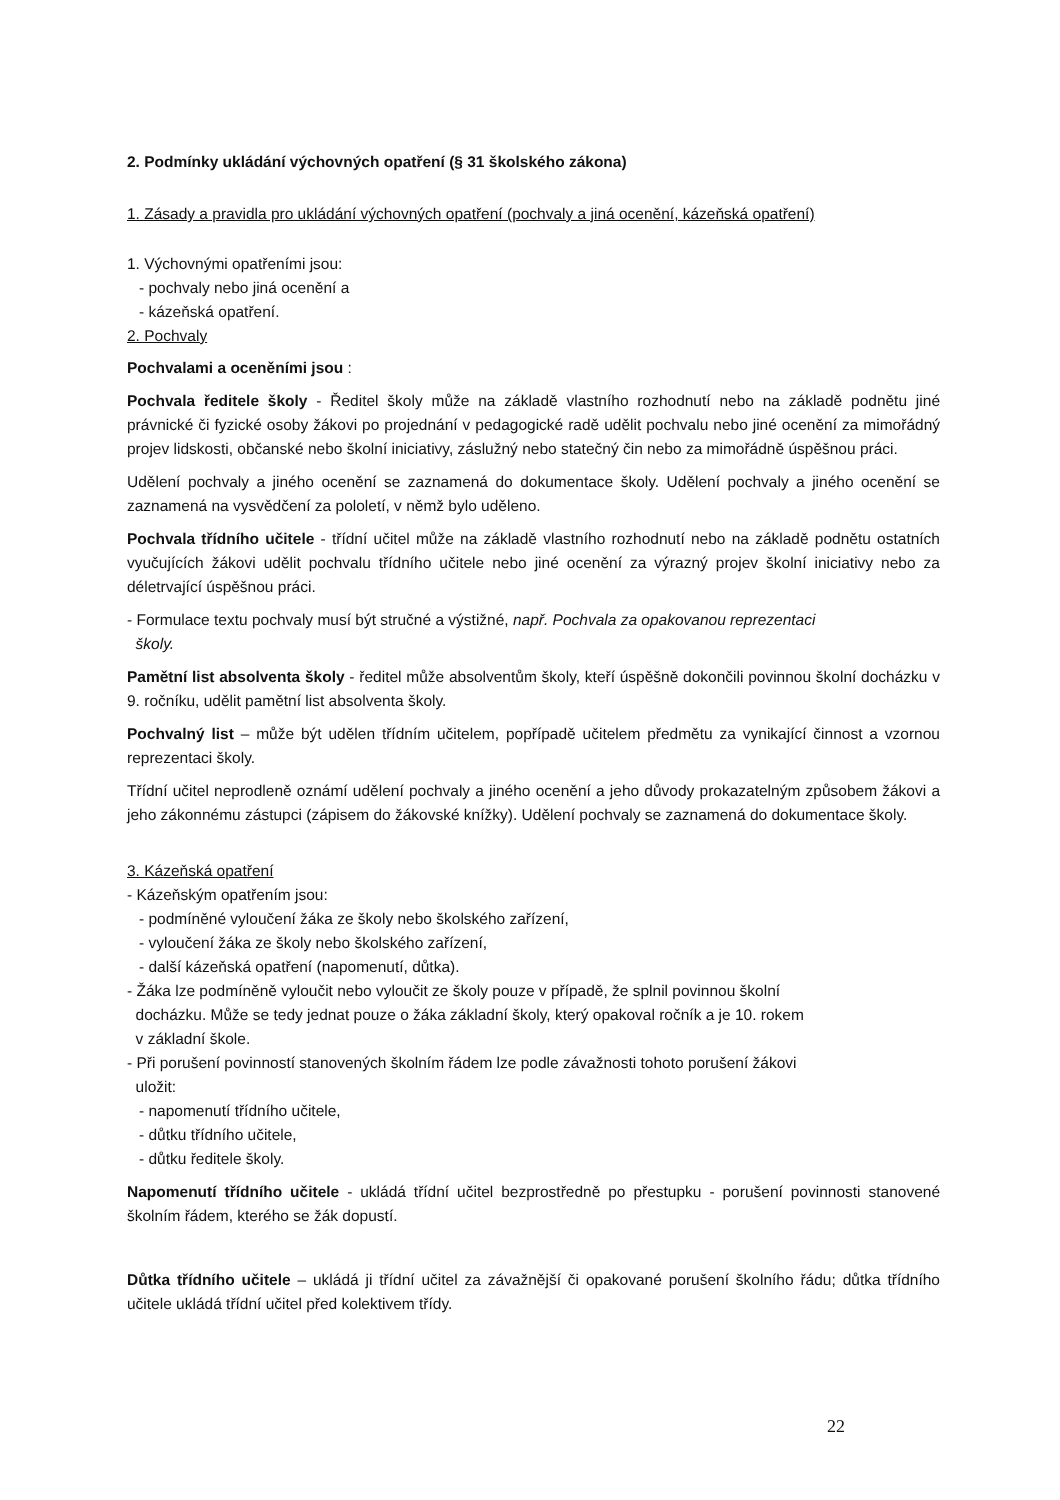2. Podmínky ukládání výchovných opatření (§ 31 školského zákona)
1. Zásady a pravidla pro ukládání výchovných opatření (pochvaly a jiná ocenění, kázeňská opatření)
1. Výchovnými opatřeními jsou:
- pochvaly nebo jiná ocenění a
- kázeňská opatření.
2. Pochvaly
Pochvalami a oceněními jsou :
Pochvala ředitele školy - Ředitel školy může na základě vlastního rozhodnutí nebo na základě podnětu jiné právnické či fyzické osoby žákovi po projednání v pedagogické radě udělit pochvalu nebo jiné ocenění za mimořádný projev lidskosti, občanské nebo školní iniciativy, záslužný nebo statečný čin nebo za mimořádně úspěšnou práci.
Udělení pochvaly a jiného ocenění se zaznamená do dokumentace školy. Udělení pochvaly a jiného ocenění se zaznamená na vysvědčení za pololetí, v němž bylo uděleno.
Pochvala třídního učitele - třídní učitel může na základě vlastního rozhodnutí nebo na základě podnětu ostatních vyučujících žákovi udělit pochvalu třídního učitele nebo jiné ocenění za výrazný projev školní iniciativy nebo za déletrvající úspěšnou práci.
- Formulace textu pochvaly musí být stručné a výstižné, např. Pochvala za opakovanou reprezentaci
školy.
Pamětní list absolventa školy - ředitel může absolventům školy, kteří úspěšně dokončili povinnou školní docházku v 9. ročníku, udělit pamětní list absolventa školy.
Pochvalný list – může být udělen třídním učitelem, popřípadě učitelem předmětu za vynikající činnost a vzornou reprezentaci školy.
Třídní učitel neprodleně oznámí udělení pochvaly a jiného ocenění a jeho důvody prokazatelným způsobem žákovi a jeho zákonnému zástupci (zápisem do žákovské knížky). Udělení pochvaly se zaznamená do dokumentace školy.
3. Kázeňská opatření
- Kázeňským opatřením jsou:
- podmíněné vyloučení žáka ze školy nebo školského zařízení,
- vyloučení žáka ze školy nebo školského zařízení,
- další kázeňská opatření (napomenutí, důtka).
- Žáka lze podmíněně vyloučit nebo vyloučit ze školy pouze v případě, že splnil povinnou školní
docházku. Může se tedy jednat pouze o žáka základní školy, který opakoval ročník a je 10. rokem
v základní škole.
- Při porušení povinností stanovených školním řádem lze podle závažnosti tohoto porušení žákovi
uložit:
- napomenutí třídního učitele,
- důtku třídního učitele,
- důtku ředitele školy.
Napomenutí třídního učitele - ukládá třídní učitel bezprostředně po přestupku - porušení povinnosti stanovené školním řádem, kterého se žák dopustí.
Důtka třídního učitele – ukládá ji třídní učitel za závažnější či opakované porušení školního řádu; důtka třídního učitele ukládá třídní učitel před kolektivem třídy.
22